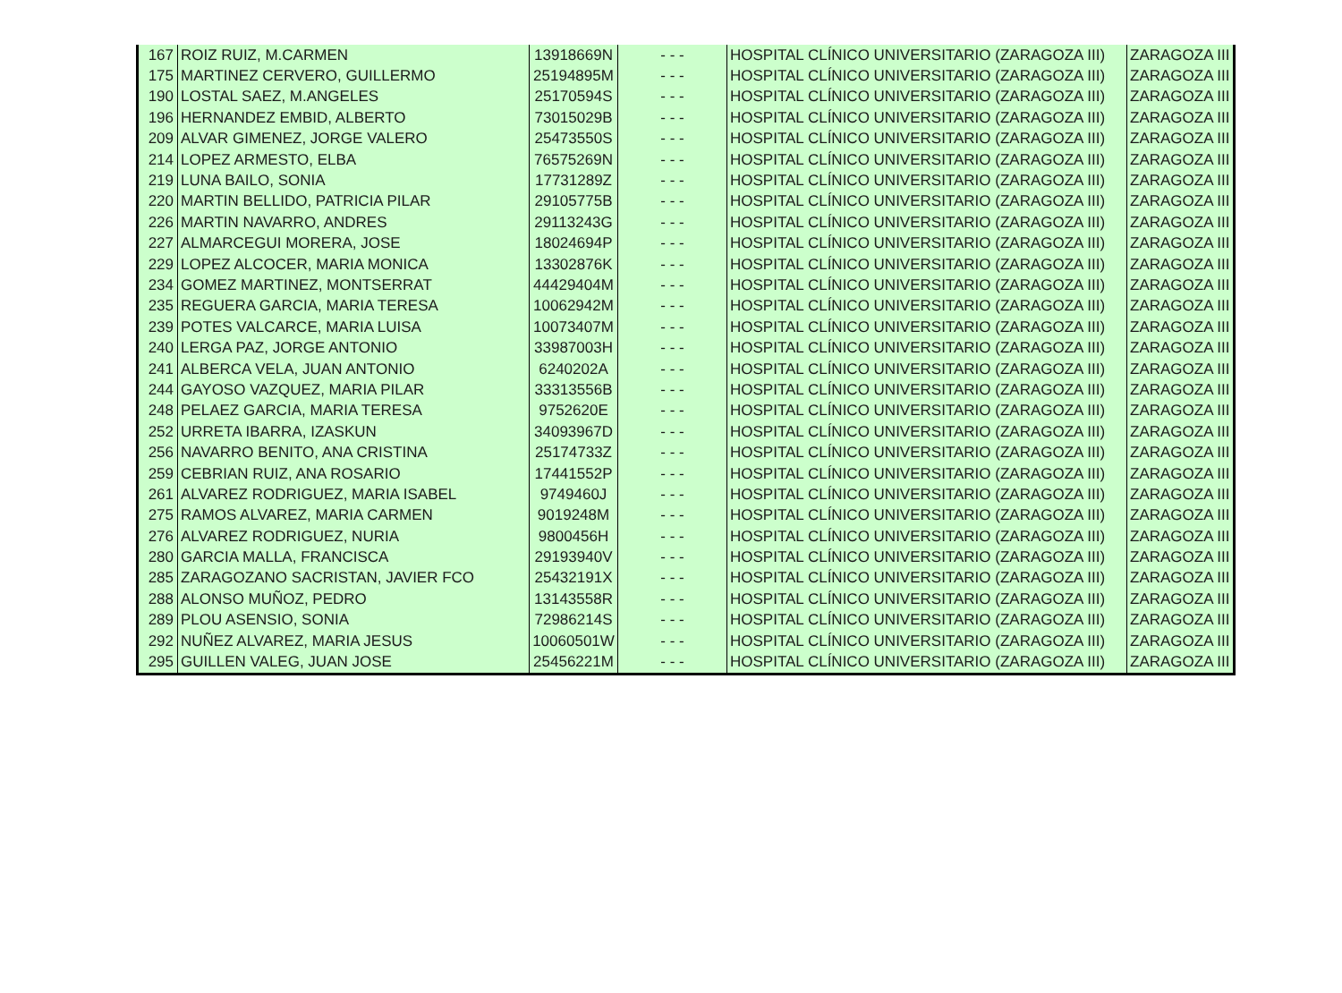| 167 | ROIZ RUIZ, M.CARMEN | 13918669N | - - - | HOSPITAL CLÍNICO UNIVERSITARIO (ZARAGOZA III) | ZARAGOZA III |
| 175 | MARTINEZ CERVERO, GUILLERMO | 25194895M | - - - | HOSPITAL CLÍNICO UNIVERSITARIO (ZARAGOZA III) | ZARAGOZA III |
| 190 | LOSTAL SAEZ, M.ANGELES | 25170594S | - - - | HOSPITAL CLÍNICO UNIVERSITARIO (ZARAGOZA III) | ZARAGOZA III |
| 196 | HERNANDEZ EMBID, ALBERTO | 73015029B | - - - | HOSPITAL CLÍNICO UNIVERSITARIO (ZARAGOZA III) | ZARAGOZA III |
| 209 | ALVAR GIMENEZ, JORGE VALERO | 25473550S | - - - | HOSPITAL CLÍNICO UNIVERSITARIO (ZARAGOZA III) | ZARAGOZA III |
| 214 | LOPEZ ARMESTO, ELBA | 76575269N | - - - | HOSPITAL CLÍNICO UNIVERSITARIO (ZARAGOZA III) | ZARAGOZA III |
| 219 | LUNA BAILO, SONIA | 17731289Z | - - - | HOSPITAL CLÍNICO UNIVERSITARIO (ZARAGOZA III) | ZARAGOZA III |
| 220 | MARTIN BELLIDO, PATRICIA PILAR | 29105775B | - - - | HOSPITAL CLÍNICO UNIVERSITARIO (ZARAGOZA III) | ZARAGOZA III |
| 226 | MARTIN NAVARRO, ANDRES | 29113243G | - - - | HOSPITAL CLÍNICO UNIVERSITARIO (ZARAGOZA III) | ZARAGOZA III |
| 227 | ALMARCEGUI MORERA, JOSE | 18024694P | - - - | HOSPITAL CLÍNICO UNIVERSITARIO (ZARAGOZA III) | ZARAGOZA III |
| 229 | LOPEZ ALCOCER, MARIA MONICA | 13302876K | - - - | HOSPITAL CLÍNICO UNIVERSITARIO (ZARAGOZA III) | ZARAGOZA III |
| 234 | GOMEZ MARTINEZ, MONTSERRAT | 44429404M | - - - | HOSPITAL CLÍNICO UNIVERSITARIO (ZARAGOZA III) | ZARAGOZA III |
| 235 | REGUERA GARCIA, MARIA TERESA | 10062942M | - - - | HOSPITAL CLÍNICO UNIVERSITARIO (ZARAGOZA III) | ZARAGOZA III |
| 239 | POTES VALCARCE, MARIA LUISA | 10073407M | - - - | HOSPITAL CLÍNICO UNIVERSITARIO (ZARAGOZA III) | ZARAGOZA III |
| 240 | LERGA PAZ, JORGE ANTONIO | 33987003H | - - - | HOSPITAL CLÍNICO UNIVERSITARIO (ZARAGOZA III) | ZARAGOZA III |
| 241 | ALBERCA VELA, JUAN ANTONIO | 6240202A | - - - | HOSPITAL CLÍNICO UNIVERSITARIO (ZARAGOZA III) | ZARAGOZA III |
| 244 | GAYOSO VAZQUEZ, MARIA PILAR | 33313556B | - - - | HOSPITAL CLÍNICO UNIVERSITARIO (ZARAGOZA III) | ZARAGOZA III |
| 248 | PELAEZ GARCIA, MARIA TERESA | 9752620E | - - - | HOSPITAL CLÍNICO UNIVERSITARIO (ZARAGOZA III) | ZARAGOZA III |
| 252 | URRETA IBARRA, IZASKUN | 34093967D | - - - | HOSPITAL CLÍNICO UNIVERSITARIO (ZARAGOZA III) | ZARAGOZA III |
| 256 | NAVARRO BENITO, ANA CRISTINA | 25174733Z | - - - | HOSPITAL CLÍNICO UNIVERSITARIO (ZARAGOZA III) | ZARAGOZA III |
| 259 | CEBRIAN RUIZ, ANA ROSARIO | 17441552P | - - - | HOSPITAL CLÍNICO UNIVERSITARIO (ZARAGOZA III) | ZARAGOZA III |
| 261 | ALVAREZ RODRIGUEZ, MARIA ISABEL | 9749460J | - - - | HOSPITAL CLÍNICO UNIVERSITARIO (ZARAGOZA III) | ZARAGOZA III |
| 275 | RAMOS ALVAREZ, MARIA CARMEN | 9019248M | - - - | HOSPITAL CLÍNICO UNIVERSITARIO (ZARAGOZA III) | ZARAGOZA III |
| 276 | ALVAREZ RODRIGUEZ, NURIA | 9800456H | - - - | HOSPITAL CLÍNICO UNIVERSITARIO (ZARAGOZA III) | ZARAGOZA III |
| 280 | GARCIA MALLA, FRANCISCA | 29193940V | - - - | HOSPITAL CLÍNICO UNIVERSITARIO (ZARAGOZA III) | ZARAGOZA III |
| 285 | ZARAGOZANO SACRISTAN, JAVIER FCO | 25432191X | - - - | HOSPITAL CLÍNICO UNIVERSITARIO (ZARAGOZA III) | ZARAGOZA III |
| 288 | ALONSO MUÑOZ, PEDRO | 13143558R | - - - | HOSPITAL CLÍNICO UNIVERSITARIO (ZARAGOZA III) | ZARAGOZA III |
| 289 | PLOU ASENSIO, SONIA | 72986214S | - - - | HOSPITAL CLÍNICO UNIVERSITARIO (ZARAGOZA III) | ZARAGOZA III |
| 292 | NUÑEZ ALVAREZ, MARIA JESUS | 10060501W | - - - | HOSPITAL CLÍNICO UNIVERSITARIO (ZARAGOZA III) | ZARAGOZA III |
| 295 | GUILLEN VALEG, JUAN JOSE | 25456221M | - - - | HOSPITAL CLÍNICO UNIVERSITARIO (ZARAGOZA III) | ZARAGOZA III |